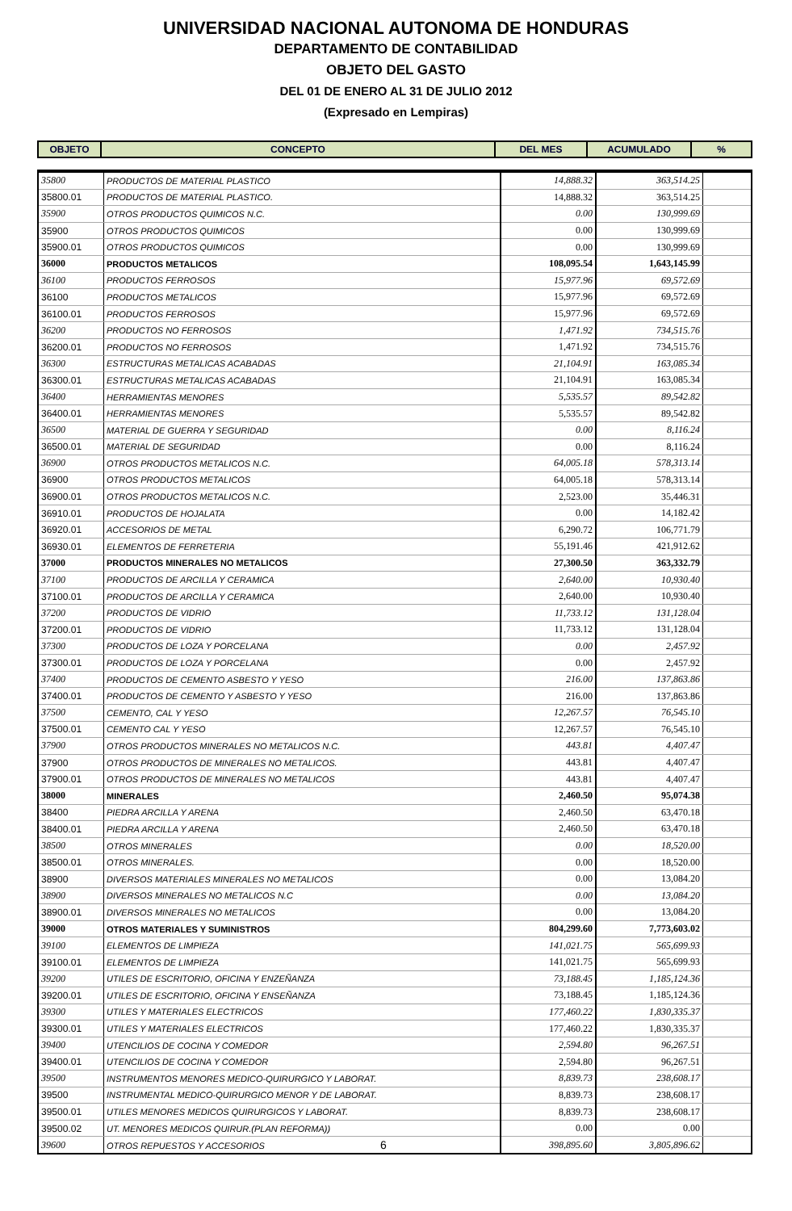UNIVERSIDAD NACIONAL AUTONOMA DE HONDURAS
DEPARTAMENTO DE CONTABILIDAD
OBJETO DEL GASTO
DEL 01 DE ENERO AL 31 DE JULIO 2012
(Expresado en Lempiras)
| OBJETO | CONCEPTO | DEL MES | ACUMULADO | % |
| --- | --- | --- | --- | --- |
| 35800 | PRODUCTOS DE MATERIAL PLASTICO | 14,888.32 | 363,514.25 | |
| 35800.01 | PRODUCTOS DE MATERIAL PLASTICO. | 14,888.32 | 363,514.25 | |
| 35900 | OTROS PRODUCTOS QUIMICOS N.C. | 0.00 | 130,999.69 | |
| 35900 | OTROS PRODUCTOS QUIMICOS | 0.00 | 130,999.69 | |
| 35900.01 | OTROS PRODUCTOS QUIMICOS | 0.00 | 130,999.69 | |
| 36000 | PRODUCTOS METALICOS | 108,095.54 | 1,643,145.99 | |
| 36100 | PRODUCTOS FERROSOS | 15,977.96 | 69,572.69 | |
| 36100 | PRODUCTOS METALICOS | 15,977.96 | 69,572.69 | |
| 36100.01 | PRODUCTOS FERROSOS | 15,977.96 | 69,572.69 | |
| 36200 | PRODUCTOS NO FERROSOS | 1,471.92 | 734,515.76 | |
| 36200.01 | PRODUCTOS NO FERROSOS | 1,471.92 | 734,515.76 | |
| 36300 | ESTRUCTURAS METALICAS ACABADAS | 21,104.91 | 163,085.34 | |
| 36300.01 | ESTRUCTURAS METALICAS ACABADAS | 21,104.91 | 163,085.34 | |
| 36400 | HERRAMIENTAS MENORES | 5,535.57 | 89,542.82 | |
| 36400.01 | HERRAMIENTAS MENORES | 5,535.57 | 89,542.82 | |
| 36500 | MATERIAL DE GUERRA Y SEGURIDAD | 0.00 | 8,116.24 | |
| 36500.01 | MATERIAL DE SEGURIDAD | 0.00 | 8,116.24 | |
| 36900 | OTROS PRODUCTOS METALICOS N.C. | 64,005.18 | 578,313.14 | |
| 36900 | OTROS PRODUCTOS METALICOS | 64,005.18 | 578,313.14 | |
| 36900.01 | OTROS PRODUCTOS METALICOS N.C. | 2,523.00 | 35,446.31 | |
| 36910.01 | PRODUCTOS DE HOJALATA | 0.00 | 14,182.42 | |
| 36920.01 | ACCESORIOS DE METAL | 6,290.72 | 106,771.79 | |
| 36930.01 | ELEMENTOS DE FERRETERIA | 55,191.46 | 421,912.62 | |
| 37000 | PRODUCTOS MINERALES NO METALICOS | 27,300.50 | 363,332.79 | |
| 37100 | PRODUCTOS DE ARCILLA Y CERAMICA | 2,640.00 | 10,930.40 | |
| 37100.01 | PRODUCTOS DE ARCILLA Y CERAMICA | 2,640.00 | 10,930.40 | |
| 37200 | PRODUCTOS DE VIDRIO | 11,733.12 | 131,128.04 | |
| 37200.01 | PRODUCTOS DE VIDRIO | 11,733.12 | 131,128.04 | |
| 37300 | PRODUCTOS DE LOZA Y PORCELANA | 0.00 | 2,457.92 | |
| 37300.01 | PRODUCTOS DE LOZA Y PORCELANA | 0.00 | 2,457.92 | |
| 37400 | PRODUCTOS DE CEMENTO ASBESTO Y YESO | 216.00 | 137,863.86 | |
| 37400.01 | PRODUCTOS DE CEMENTO Y ASBESTO Y YESO | 216.00 | 137,863.86 | |
| 37500 | CEMENTO, CAL Y YESO | 12,267.57 | 76,545.10 | |
| 37500.01 | CEMENTO CAL Y YESO | 12,267.57 | 76,545.10 | |
| 37900 | OTROS PRODUCTOS MINERALES NO METALICOS N.C. | 443.81 | 4,407.47 | |
| 37900 | OTROS PRODUCTOS DE MINERALES NO METALICOS. | 443.81 | 4,407.47 | |
| 37900.01 | OTROS PRODUCTOS DE MINERALES NO METALICOS | 443.81 | 4,407.47 | |
| 38000 | MINERALES | 2,460.50 | 95,074.38 | |
| 38400 | PIEDRA ARCILLA Y ARENA | 2,460.50 | 63,470.18 | |
| 38400.01 | PIEDRA ARCILLA Y ARENA | 2,460.50 | 63,470.18 | |
| 38500 | OTROS MINERALES | 0.00 | 18,520.00 | |
| 38500.01 | OTROS MINERALES. | 0.00 | 18,520.00 | |
| 38900 | DIVERSOS MATERIALES MINERALES NO METALICOS | 0.00 | 13,084.20 | |
| 38900 | DIVERSOS MINERALES NO METALICOS N.C | 0.00 | 13,084.20 | |
| 38900.01 | DIVERSOS MINERALES NO METALICOS | 0.00 | 13,084.20 | |
| 39000 | OTROS MATERIALES Y SUMINISTROS | 804,299.60 | 7,773,603.02 | |
| 39100 | ELEMENTOS DE LIMPIEZA | 141,021.75 | 565,699.93 | |
| 39100.01 | ELEMENTOS DE LIMPIEZA | 141,021.75 | 565,699.93 | |
| 39200 | UTILES DE ESCRITORIO, OFICINA Y ENZEÑANZA | 73,188.45 | 1,185,124.36 | |
| 39200.01 | UTILES DE ESCRITORIO, OFICINA Y ENSEÑANZA | 73,188.45 | 1,185,124.36 | |
| 39300 | UTILES Y MATERIALES ELECTRICOS | 177,460.22 | 1,830,335.37 | |
| 39300.01 | UTILES Y MATERIALES ELECTRICOS | 177,460.22 | 1,830,335.37 | |
| 39400 | UTENCILIOS DE COCINA Y COMEDOR | 2,594.80 | 96,267.51 | |
| 39400.01 | UTENCILIOS DE COCINA Y COMEDOR | 2,594.80 | 96,267.51 | |
| 39500 | INSTRUMENTOS MENORES MEDICO-QUIRURGICO Y LABORAT. | 8,839.73 | 238,608.17 | |
| 39500 | INSTRUMENTAL MEDICO-QUIRURGICO MENOR Y DE LABORAT. | 8,839.73 | 238,608.17 | |
| 39500.01 | UTILES MENORES MEDICOS QUIRURGICOS Y LABORAT. | 8,839.73 | 238,608.17 | |
| 39500.02 | UT. MENORES MEDICOS QUIRUR.(PLAN REFORMA)) | 0.00 | 0.00 | |
| 39600 | OTROS REPUESTOS Y ACCESORIOS 6 | 398,895.60 | 3,805,896.62 | |